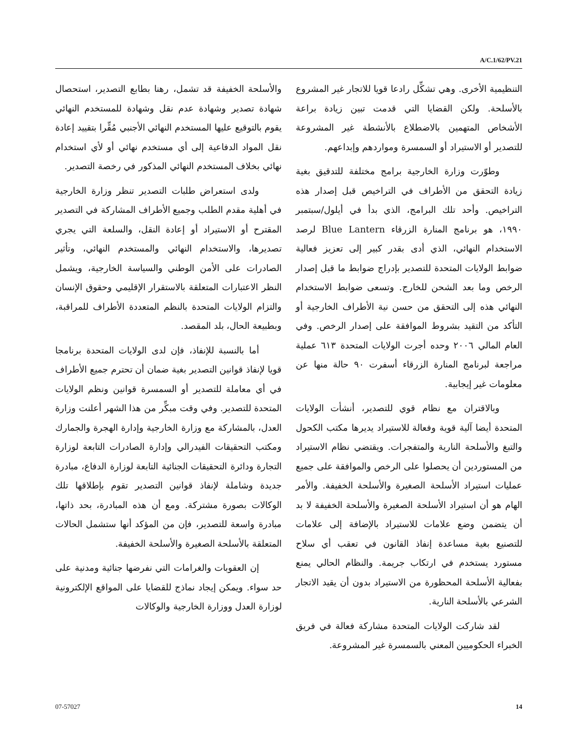A/C.1/62/PV.21
والأسلحة الخفيفة قد تشمل، رهنا بطابع التصدير، استحصال شهادة تصدير وشهادة عدم نقل وشهادة للمستخدم النهائي يقوم بالتوقيع عليها المستخدم النهائي الأجنبي مُقِّرا بتقييد إعادة نقل المواد الدفاعية إلى أي مستخدم نهائي أو لأي استخدام نهائي بخلاف المستخدم النهائي المذكور في رخصة التصدير.
ولدى استعراض طلبات التصدير تنظر وزارة الخارجية في أهلية مقدم الطلب وجميع الأطراف المشاركة في التصدير المقترح أو الاستيراد أو إعادة النقل، والسلعة التي يجري تصديرها، والاستخدام النهائي والمستخدم النهائي، وتأثير الصادرات على الأمن الوطني والسياسة الخارجية، ويشمل النظر الاعتبارات المتعلقة بالاستقرار الإقليمي وحقوق الإنسان والتزام الولايات المتحدة بالنظم المتعددة الأطراف للمراقبة، وبطبيعة الحال، بلد المقصد.
أما بالنسبة للإنفاذ، فإن لدى الولايات المتحدة برنامجا قويا لإنفاذ قوانين التصدير بغية ضمان أن تحترم جميع الأطراف في أي معاملة للتصدير أو السمسرة قوانين ونظم الولايات المتحدة للتصدير. وفي وقت مبكِّر من هذا الشهر أعلنت وزارة العدل، بالمشاركة مع وزارة الخارجية وإدارة الهجرة والجمارك ومكتب التحقيقات الفيدرالي وإدارة الصادرات التابعة لوزارة التجارة ودائرة التحقيقات الجنائية التابعة لوزارة الدفاع، مبادرة جديدة وشاملة لإنفاذ قوانين التصدير تقوم بإطلاقها تلك الوكالات بصورة مشتركة. ومع أن هذه المبادرة، بحد ذاتها، مبادرة واسعة للتصدير، فإن من المؤكد أنها ستشمل الحالات المتعلقة بالأسلحة الصغيرة والأسلحة الخفيفة.
إن العقوبات والغرامات التي نفرضها جنائية ومدنية على حد سواء. ويمكن إيجاد نماذج للقضايا على المواقع الإلكترونية لوزارة العدل ووزارة الخارجية والوكالات
التنظيمية الأخرى. وهي تشكِّل رادعا قويا للاتجار غير المشروع بالأسلحة. ولكن القضايا التي قدمت تبين زيادة براعة الأشخاص المتهمين بالاضطلاع بالأنشطة غير المشروعة للتصدير أو الاستيراد أو السمسرة ومواردهم وإبداعهم.
وطوّرت وزارة الخارجية برامج مختلفة للتدقيق بغية زيادة التحقق من الأطراف في التراخيص قبل إصدار هذه التراخيص. وأحد تلك البرامج، الذي بدأ في أيلول/سبتمبر ١٩٩٠، هو برنامج المنارة الزرقاء Blue Lantern لرصد الاستخدام النهائي، الذي أدى بقدر كبير إلى تعزيز فعالية ضوابط الولايات المتحدة للتصدير بإدراج ضوابط ما قبل إصدار الرخص وما بعد الشحن للخارج. وتسعى ضوابط الاستخدام النهائي هذه إلى التحقق من حسن نية الأطراف الخارجية أو التأكد من التقيد بشروط الموافقة على إصدار الرخص. وفي العام المالي ٢٠٠٦ وحده أجرت الولايات المتحدة ٦١٣ عملية مراجعة لبرنامج المنارة الزرقاء أسفرت ٩٠ حالة منها عن معلومات غير إيجابية.
وبالاقتران مع نظام قوي للتصدير، أنشأت الولايات المتحدة أيضا آلية قوية وفعالة للاستيراد يديرها مكتب الكحول والتبغ والأسلحة النارية والمتفجرات. ويقتضي نظام الاستيراد من المستوردين أن يحصلوا على الرخص والموافقة على جميع عمليات استيراد الأسلحة الصغيرة والأسلحة الخفيفة. والأمر الهام هو أن استيراد الأسلحة الصغيرة والأسلحة الخفيفة لا بد أن يتضمن وضع علامات للاستيراد بالإضافة إلى علامات للتصنيع بغية مساعدة إنفاذ القانون في تعقب أي سلاح مستورد يستخدم في ارتكاب جريمة. والنظام الحالي يمنع بفعالية الأسلحة المحظورة من الاستيراد بدون أن يقيد الاتجار الشرعي بالأسلحة النارية.
لقد شاركت الولايات المتحدة مشاركة فعالة في فريق الخبراء الحكوميين المعني بالسمسرة غير المشروعة.
07-57027 14